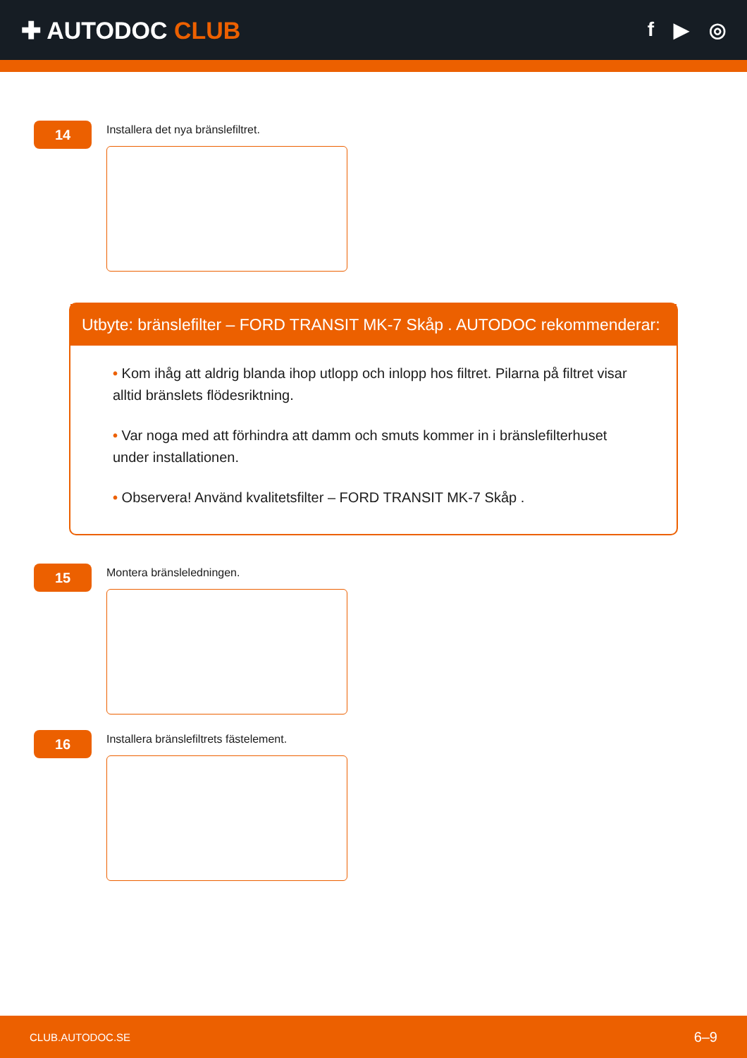✚ AUTODOC CLUB
f ▶ ◎
14
Installera det nya bränslefiltret.
Utbyte: bränslefilter – FORD TRANSIT MK-7 Skåp . AUTODOC rekommenderar:
• Kom ihåg att aldrig blanda ihop utlopp och inlopp hos filtret. Pilarna på filtret visar alltid bränslets flödesriktning.
• Var noga med att förhindra att damm och smuts kommer in i bränslefilterhuset under installationen.
• Observera! Använd kvalitetsfilter – FORD TRANSIT MK-7 Skåp .
15
Montera bränsleledningen.
16
Installera bränslefiltrets fästelement.
CLUB.AUTODOC.SE 6–9